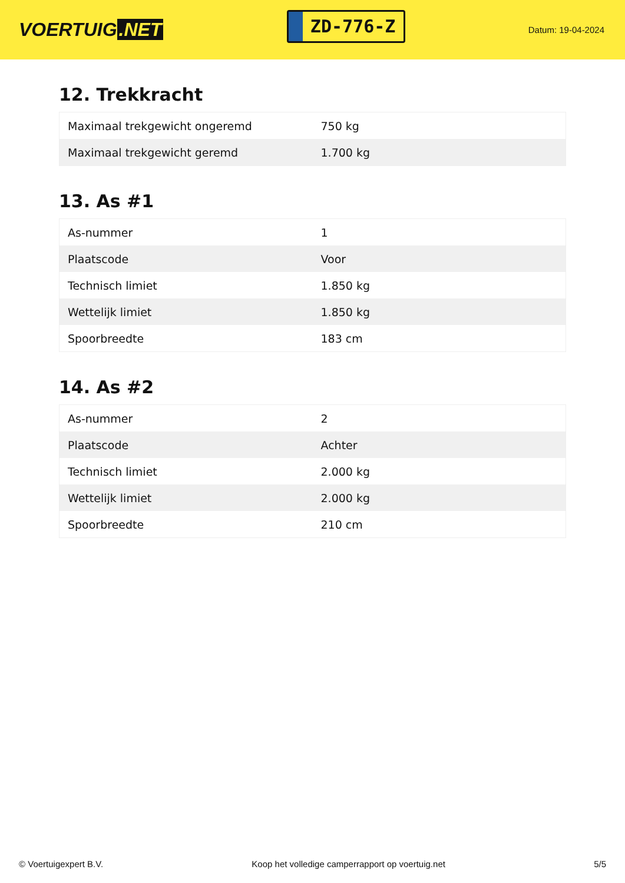VOERTUIG.NET
ZD-776-Z
Datum: 19-04-2024
12. Trekkracht
| Maximaal trekgewicht ongeremd | 750 kg |
| Maximaal trekgewicht geremd | 1.700 kg |
13. As #1
| As-nummer | 1 |
| Plaatscode | Voor |
| Technisch limiet | 1.850 kg |
| Wettelijk limiet | 1.850 kg |
| Spoorbreedte | 183 cm |
14. As #2
| As-nummer | 2 |
| Plaatscode | Achter |
| Technisch limiet | 2.000 kg |
| Wettelijk limiet | 2.000 kg |
| Spoorbreedte | 210 cm |
© Voertuigexpert B.V. Koop het volledige camperrapport op voertuig.net 5/5